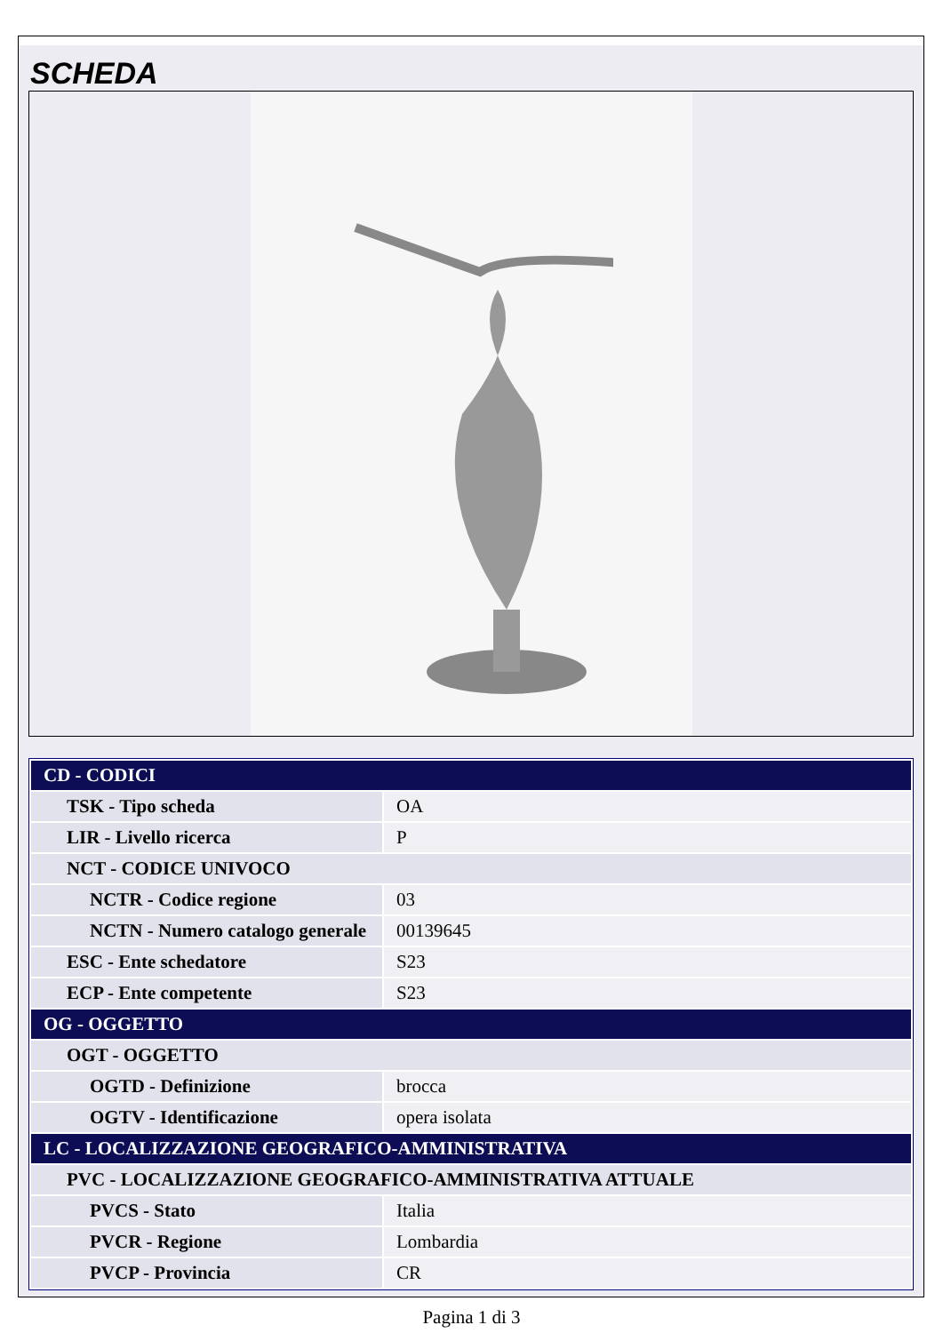SCHEDA
| CD - CODICI | |
| TSK - Tipo scheda | OA |
| LIR - Livello ricerca | P |
| NCT - CODICE UNIVOCO | |
| NCTR - Codice regione | 03 |
| NCTN - Numero catalogo generale | 00139645 |
| ESC - Ente schedatore | S23 |
| ECP - Ente competente | S23 |
| OG - OGGETTO | |
| OGT - OGGETTO | |
| OGTD - Definizione | brocca |
| OGTV - Identificazione | opera isolata |
| LC - LOCALIZZAZIONE GEOGRAFICO-AMMINISTRATIVA | |
| PVC - LOCALIZZAZIONE GEOGRAFICO-AMMINISTRATIVA ATTUALE | |
| PVCS - Stato | Italia |
| PVCR - Regione | Lombardia |
| PVCP - Provincia | CR |
Pagina 1 di 3